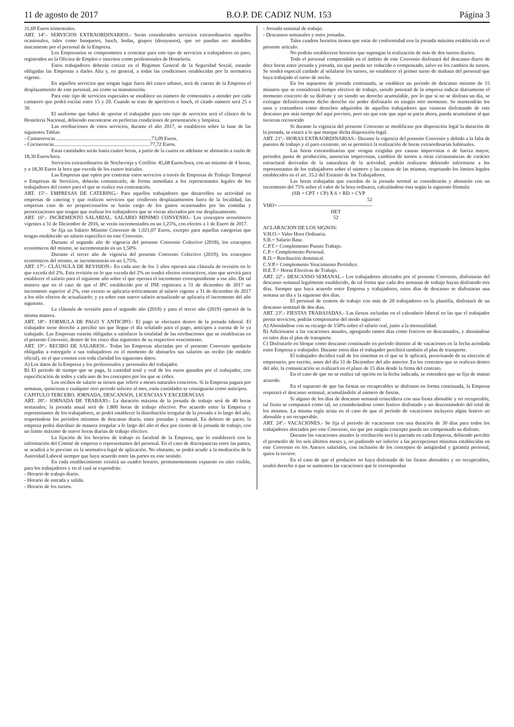11 de agosto de 2017 B.O.P. DE CADIZ NUM. 153 Página 3
31,69 Euros trimestrales.
ART. 14º.- SERVICIOS EXTRAORDINARIOS.- Serán considerados servicios extraordinarios aquellos ocasionales, tales como banquetes, lunch, bodas, grupos (desayunos), que no puedan ser atendidos únicamente por el personal de la Empresa.
Los Empresarios se comprometen a contratar para este tipo de servicios a trabajadores en paro, registrados en la Oficina de Empleo e inscritos como profesionales de Hostelería.
Estos trabajadores deberán cotizar en el Régimen General de la Seguridad Social, estando obligadas las Empresas a darles Alta y, en general, a todas las condiciones establecidas por la normativa vigente.
En aquellos servicios que tengan lugar fuera del casco urbano, será de cuenta de la Empresa el desplazamiento de este personal, así como su manutención.
Para este tipo de servicios especiales se establece un número de comensales a atender por cada camarero que podrá oscilar entre 15 y 20. Cuando se trate de aperitivos o lunch, el citado número será 25 a 30.
El uniforme que habrá de aportar el trabajador para este tipo de servicios será el clásico de la Hostelería Nacional, debiendo encontrarse en perfectas condiciones de presentación y limpieza.
Las retribuciones de estos servicios, durante el año 2017, se establecen sobre la base de las siguientes Tablas:
- Camareros/as ..........................................................................73,09 Euros.
- Cocineros/as...........................................................................77,72 Euros.
Estas cantidades serán hasta cuatro horas, a partir de la cuarta en adelante se abonarán a razón de 18,30 Euros/hora.
Servicios extraordinarios de Nochevieja y Cotillón: 45,68 Euros/hora, con un mínimo de 4 horas, y a 18,30 Euros la hora que exceda de los cuatro iniciales.
Las Empresas que opten por contratar estos servicios a través de Empresas de Trabajo Temporal o Empresas de Servicios, deberán comunicarlo, de forma inmediata a los representantes legales de los trabajadores del centro para el que se realice esa contratación.
ART. 15º.- EMPRESAS DE CATERING.- Para aquellos trabajadores que desarrollen su actividad en empresas de catering y que realicen servicios que conlleven desplazamientos fuera de la localidad, las empresas caso de no proporcionarlos se harán cargo de los gastos ocasionados por las comidas y pernoctaciones que tengan que realizar los trabajadores que se vieran afectados por ese desplazamiento.
ART. 16º.- INCREMENTO SALARIAL. SALARIO MINIMO CONVENIO.- Los conceptos económicos vigentes a 31 de Diciembre de 2016, se verán incrementados en un 1,25%, con efectos a 1 de Enero de 2017.
Se fija un Salario Mínimo Convenio de 1.021,07 Euros, excepto para aquellas categorías que tengan establecido un salario especifico en este Convenio.
Durante el segundo año de vigencia del presente Convenio Colectivo (2018), los conceptos económicos del mismo, se incrementarán en un 1,50%.
Durante el tercer año de vigencia del presente Convenio Colectivo (2019), los conceptos económicos del mismo, se incrementarán en un 1,75%.
ART. 17º.- CLÁUSULA DE REVISION.- En cada uno de los 3 años operará una cláusula de revisión en lo que exceda del 2%. Esta revisión en lo que exceda del 2% no tendrá efectos retroactivos, sino que servirá para establecer el salario para el siguiente año sobre el que operara el incremento correspondiente a ese año. De tal manera que en el caso de que el IPC establecido por el INE registrara a 31 de diciembre de 2017 un incremento superior al 2%, este exceso se aplicaría teóricamente al salario vigente a 31 de diciembre de 2017 a los sólo efectos de actualizarlo; y ya sobre este nuevo salario actualizado se aplicaría el incremento del año siguiente.
La cláusula de revisión para el segundo año (2018) y para el tercer año (2019) operará de la misma manera.
ART. 18º.- FORMULA DE PAGO Y ANTICIPO.- El pago se efectuará dentro de la jornada laboral. El trabajador tiene derecho a percibir sin que llegue el día señalado para el pago, anticipos a cuenta de lo ya trabajado. Las Empresas estarán obligadas a satisfacer la totalidad de las retribuciones que se establezcan en el presente Convenio, dentro de los cinco días siguientes de su respectivo vencimiento.
ART. 19º.- RECIBO DE SALARIOS.- Todas las Empresas afectadas por el presente Convenio quedarán obligadas a entregarle a sus trabajadores en el momento de abonarles sus salarios un recibo (de modelo oficial), en el que consten con toda claridad los siguientes datos:
A) Los datos de la Empresa y los profesionales y personales del trabajador.
B) El periodo de tiempo que se paga, la cantidad total y real de los euros ganados por el trabajador, con especificación de todos y cada uno de los conceptos por los que se cobra.
Los recibos de salario se tienen que referir a meses naturales concretos. Si la Empresa pagara por semanas, quincenas o cualquier otro periodo inferior al mes, estás cantidades se consignarán como anticipos.
CAPITULO TERCERO. JORNADA, DESCANSOS, LICENCIAS Y EXCEDENCIAS
ART. 20º.- JORNADA DE TRABAJO.- La duración máxima de la jornada de trabajo será de 40 horas semanales; la jornada anual será de 1.800 horas de trabajo efectivo. Por acuerdo entre la Empresa y representantes de los trabajadores, se podrá establecer la distribución irregular de la jornada a lo largo del año, respetándose los períodos mínimos de descanso diario, entre jornadas y semanal. En defecto de pacto, la empresa podrá distribuir de manera irregular a lo largo del año el diez por ciento de la jornada de trabajo, con un límite máximo de nueve horas diarias de trabajo efectivo.
La fijación de los horarios de trabajo es facultad de la Empresa, que lo establecerá con la información del Comité de empresa o representantes del personal. En el caso de discrepancias entre las partes, se acudirá a lo previsto en la normativa legal de aplicación. No obstante, se podrá acudir a la mediación de la Autoridad Laboral siempre que haya acuerdo entre las partes en este sentido.
En cada establecimiento existirá un cuadro horario, permanentemente expuesto en sitio visible, para los trabajadores y en el cual se expondrán:
- Horario de trabajo diario.
- Horario de entrada y salida.
- Horario de los turnos.
- Jornada semanal de trabajo.
- Descansos semanales y entre jornadas.
Tales cuadros horarios tienen que estar de conformidad con la jornada máxima establecida en el presente artículo.
No podrán establecerse horarios que supongan la realización de más de dos turnos diarios.
Todo el personal comprendido en el ámbito de este Convenio disfrutará del descanso diario de doce horas entre jornada y jornada, sin que pueda ser reducido o compensado, salvo en los cambios de turnos. Se tendrá especial cuidado al señalarse los turnos, no establecer el primer turno de mañana del personal que haya trabajado el turno de noche.
En los supuestos de jornada continuada, se establece un periodo de descanso mínimo de 15 minutos que se considerará tiempo efectivo de trabajo, siendo potestad de la empresa indicar diariamente el momento concreto de su disfrute y no siendo un derecho acumulable, por lo que si no se disfruta un día, se extingue definitivamente dicho derecho sin poder disfrutarlo en ningún otro momento. Se mantendrán los usos y costumbres como derechos adquiridos de aquellos trabajadores que vinieran disfrutando de este descanso por más tiempo del aquí previsto, pero sin que este que aquí se pacta ahora, pueda acumularse al que tuvieran reconocido
Si durante la vigencia del presente Convenio se modificase por disposición legal la duración de la jornada, se estará a lo que marque dicha disposición legal.
ART. 21º.- HORAS EXTRAORDINARIAS.- Durante la vigencia del presente Convenio y debido a la falta de puestos de trabajo y el paro existente, no se permitirá la realización de horas extraordinarias habituales.
Las horas extraordinarias que vengan exigidas por causas imprevistas o de fuerza mayor, periodos punta de producción, ausencias imprevistas, cambios de turnos u otras circunstancias de carácter estructural derivadas de la naturaleza de la actividad, podrán realizarse debiendo informarse a los representantes de los trabajadores sobre el número y las causas de las mismas, respetando los límites legales establecidos en el art. 35.2 del Estatuto de los Trabajadores.
Las horas trabajadas que excedan de la jornada normal se considerarán y abonarán con un incremento del 75% sobre el valor de la hora ordinaria, calculándose ésta según la siguiente fórmula:
(SB + CPT + CP) X 6 + RD + CVP
52
VHO= -------------------------------------------------------
HET
52
ACLARACION DE LOS SIGNOS:
V.H.O.= Valor Hora Ordinaria.
S.B.= Salario Base.
C.P.T.= Complemento Puesto Trabajo.
C.P.= Complemento Personal.
R.D.= Retribución dominical.
C.V.P.= Complemento Vencimiento Periódico.
H.E.T.= Horas Efectivas de Trabajo.
ART. 22º.- DESCANSO SEMANAL.- Los trabajadores afectados por el presente Convenio, disfrutaran del descanso semanal legalmente establecido, de tal forma que cada dos semanas de trabajo hayan disfrutado tres días. Siempre que haya acuerdo entre Empresa y trabajadores, estos días de descanso se disfrutaran una semana un día y la siguiente dos días.
El personal de centros de trabajo con más de 20 trabajadores en la plantilla, disfrutará de un descanso semanal de dos días.
ART. 23º.- FIESTAS TRABAJADAS.- Las fiestas incluidas en el calendario laboral en las que el trabajador presta servicios, podrán compensarse del modo siguiente:
A) Abonándose con su recargo de 150% sobre el salario real, junto a la mensualidad.
B) Adicionarse a las vacaciones anuales, agregando tantos días como festivos no descansados, y abonándose en tales días el plus de transporte.
C) Disfrutarlo en bloque como descanso continuado en periodo distinto al de vacaciones en la fecha acordada entre Empresa y trabajador. Durante estos días el trabajador percibirá también el plus de transporte.
El trabajador decidirá cuál de los sistemas es el que se le aplicará, preavisando de su elección al empresario, por escrito, antes del día 31 de Diciembre del año anterior. En los contratos que se realicen dentro del año, la comunicación se realizará en el plazo de 15 días desde la firma del contrato.
En el caso de que no se realice tal opción en la fecha indicada, se entenderá que se fija de mutuo acuerdo.
En el supuesto de que las fiestas no recuperables se disfruten en forma continuada, la Empresa respetará el descanso semanal, acumulándolo al número de fiestas.
Si alguno de los días de descanso semanal coincidiera con una fiesta abonable y no recuperable, tal fiesta se computará como tal, no considerándose como festivo disfrutado y no descontándolo del total de los mismos. La misma regla actúa en el caso de que el período de vacaciones incluyera algún festivo no abonable y no recuperable.
ART. 24º.- VACACIONES.- Se fija el periodo de vacaciones con una duración de 30 días para todos los trabajadores afectados por este Convenio, sin que por ningún concepto pueda ser compensado su disfrute.
Durante las vacaciones anuales la retribución será la pactada en cada Empresa, debiendo percibir el promedio de los seis últimos meses y, no pudiendo ser inferior a las percepciones mínimas establecidas en este Convenio en los Anexos salariales, con inclusión de los conceptos de antigüedad y garantía personal, quien la tuviere.
En el caso de que el productor no haya disfrutado de las fiestas abonables y no recuperables, tendrá derecho a que se aumenten las vacaciones que le correspondan